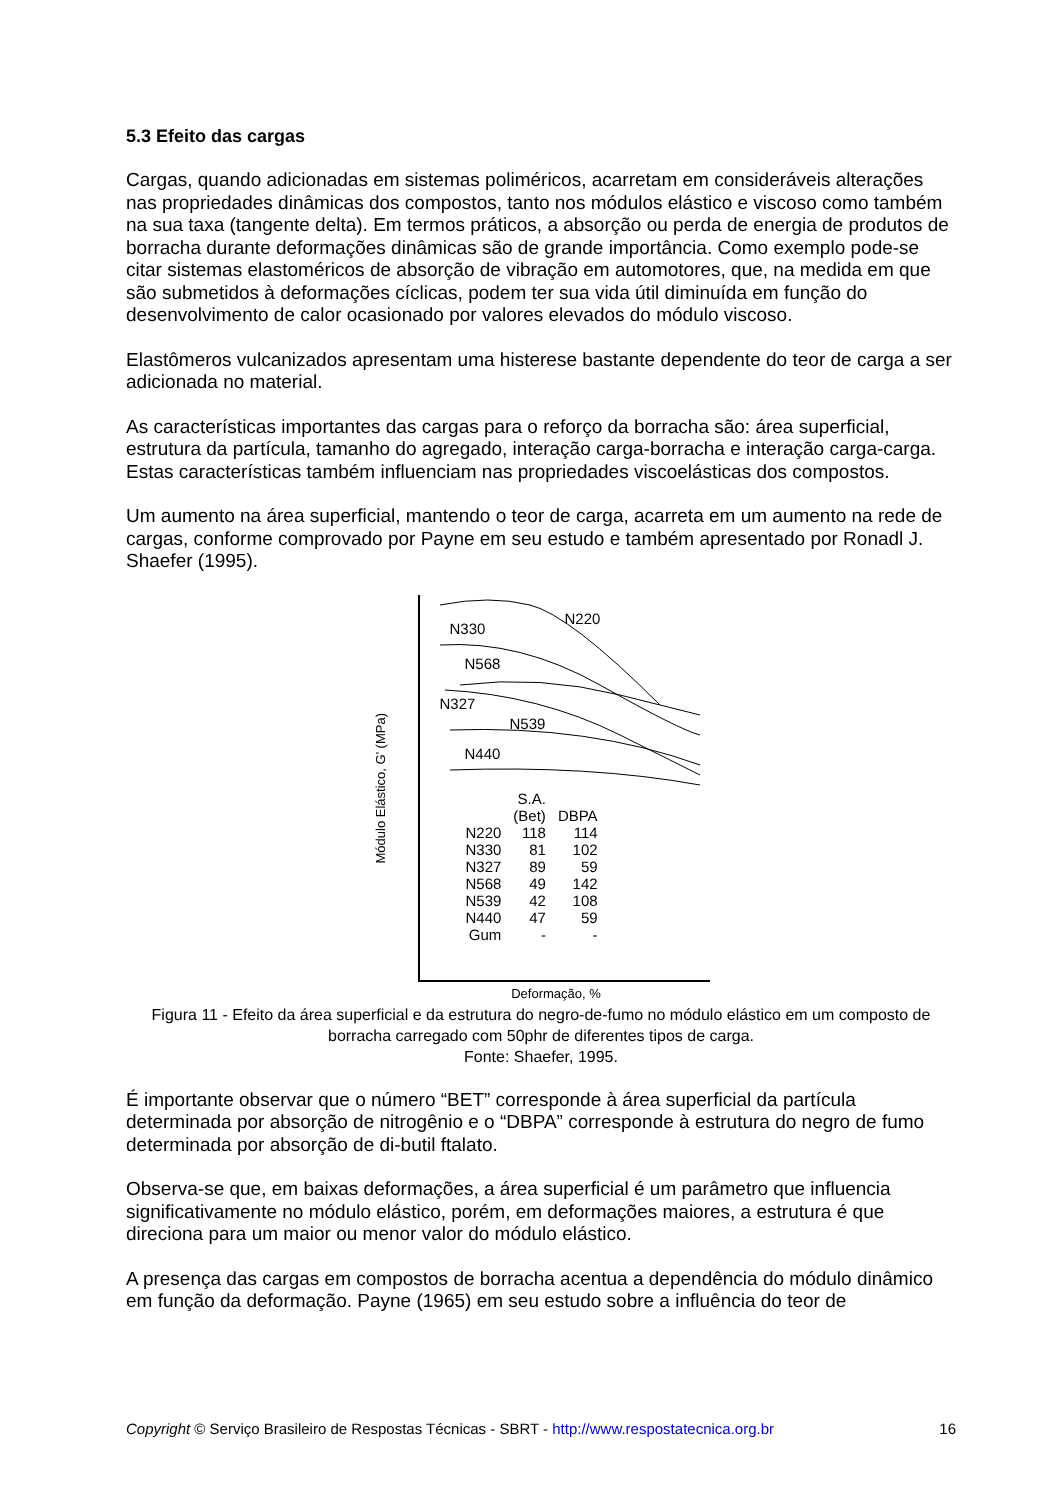5.3 Efeito das cargas
Cargas, quando adicionadas em sistemas poliméricos, acarretam em consideráveis alterações nas propriedades dinâmicas dos compostos, tanto nos módulos elástico e viscoso como também na sua taxa (tangente delta). Em termos práticos, a absorção ou perda de energia de produtos de borracha durante deformações dinâmicas são de grande importância. Como exemplo pode-se citar sistemas elastoméricos de absorção de vibração em automotores, que, na medida em que são submetidos à deformações cíclicas, podem ter sua vida útil diminuída em função do desenvolvimento de calor ocasionado por valores elevados do módulo viscoso.
Elastômeros vulcanizados apresentam uma histerese bastante dependente do teor de carga a ser adicionada no material.
As características importantes das cargas para o reforço da borracha são: área superficial, estrutura da partícula, tamanho do agregado, interação carga-borracha e interação carga-carga. Estas características também influenciam nas propriedades viscoelásticas dos compostos.
Um aumento na área superficial, mantendo o teor de carga, acarreta em um aumento na rede de cargas, conforme comprovado por Payne em seu estudo e também apresentado por Ronadl J. Shaefer (1995).
Módulo Elástico, G’ (MPa)
N330
N220
N568
N327
N539
N440
| | S.A. | |
| --- | --- | --- |
| | (Bet) | DBPA |
| N220 | 118 | 114 |
| N330 | 81 | 102 |
| N327 | 89 | 59 |
| N568 | 49 | 142 |
| N539 | 42 | 108 |
| N440 | 47 | 59 |
| Gum | - | - |
Deformação, %
Figura 11 - Efeito da área superficial e da estrutura do negro-de-fumo no módulo elástico em um composto de borracha carregado com 50phr de diferentes tipos de carga.
Fonte: Shaefer, 1995.
É importante observar que o número “BET” corresponde à área superficial da partícula determinada por absorção de nitrogênio e o “DBPA” corresponde à estrutura do negro de fumo determinada por absorção de di-butil ftalato.
Observa-se que, em baixas deformações, a área superficial é um parâmetro que influencia significativamente no módulo elástico, porém, em deformações maiores, a estrutura é que direciona para um maior ou menor valor do módulo elástico.
A presença das cargas em compostos de borracha acentua a dependência do módulo dinâmico em função da deformação. Payne (1965) em seu estudo sobre a influência do teor de
Copyright © Serviço Brasileiro de Respostas Técnicas - SBRT - http://www.respostatecnica.org.br 16